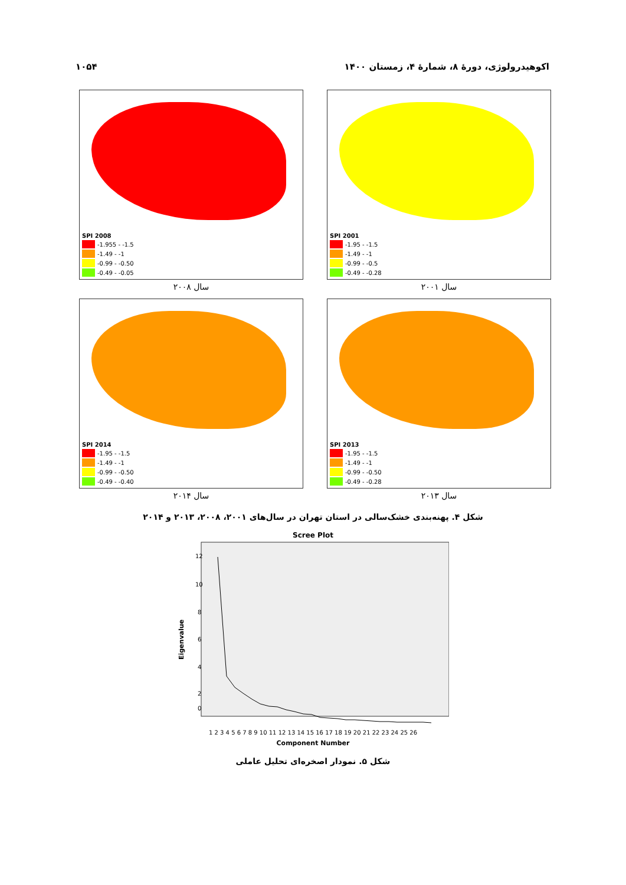اکوهیدرولوژی، دورهٔ ۸، شمارهٔ ۴، زمستان ۱۴۰۰ ۱۰۵۴
SPI 2001
-1.95 - -1.5
-1.49 - -1
-0.99 - -0.5
-0.49 - -0.28
سال ۲۰۰۱
SPI 2008
-1.955 - -1.5
-1.49 - -1
-0.99 - -0.50
-0.49 - -0.05
سال ۲۰۰۸
SPI 2013
-1.95 - -1.5
-1.49 - -1
-0.99 - -0.50
-0.49 - -0.28
سال ۲۰۱۳
SPI 2014
-1.95 - -1.5
-1.49 - -1
-0.99 - -0.50
-0.49 - -0.40
سال ۲۰۱۴
شکل ۴. پهنه‌بندی خشک‌سالی در استان تهران در سال‌های ۲۰۰۱، ۲۰۰۸، ۲۰۱۳ و ۲۰۱۴
Scree Plot
Eigenvalue
12
10
8
6
4
2
0
1 2 3 4 5 6 7 8 9 10 11 12 13 14 15 16 17 18 19 20 21 22 23 24 25 26
Component Number
شکل ۵. نمودار اصخره‌ای تحلیل عاملی